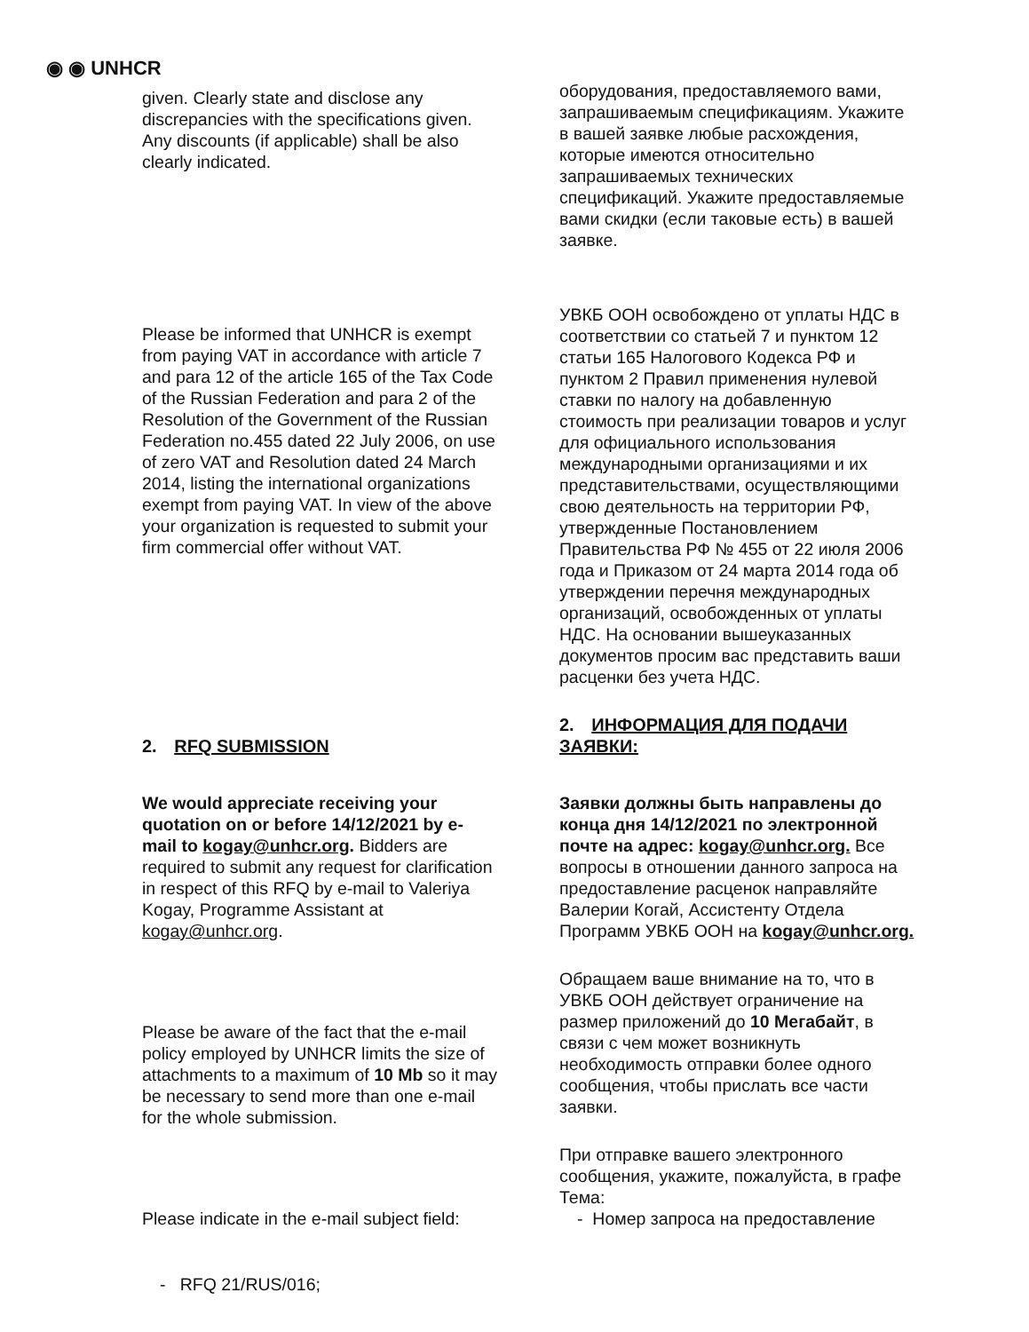◉ ◉ UNHCR
given. Clearly state and disclose any discrepancies with the specifications given. Any discounts (if applicable) shall be also clearly indicated.
Please be informed that UNHCR is exempt from paying VAT in accordance with article 7 and para 12 of the article 165 of the Tax Code of the Russian Federation and para 2 of the Resolution of the Government of the Russian Federation no.455 dated 22 July 2006, on use of zero VAT and Resolution dated 24 March 2014, listing the international organizations exempt from paying VAT. In view of the above your organization is requested to submit your firm commercial offer without VAT.
2. RFQ SUBMISSION
We would appreciate receiving your quotation on or before 14/12/2021 by e-mail to kogay@unhcr.org. Bidders are required to submit any request for clarification in respect of this RFQ by e-mail to Valeriya Kogay, Programme Assistant at kogay@unhcr.org.
Please be aware of the fact that the e-mail policy employed by UNHCR limits the size of attachments to a maximum of 10 Mb so it may be necessary to send more than one e-mail for the whole submission.
Please indicate in the e-mail subject field:
- RFQ 21/RUS/016;
оборудования, предоставляемого вами, запрашиваемым спецификациям. Укажите в вашей заявке любые расхождения, которые имеются относительно запрашиваемых технических спецификаций. Укажите предоставляемые вами скидки (если таковые есть) в вашей заявке.
УВКБ ООН освобождено от уплаты НДС в соответствии со статьей 7 и пунктом 12 статьи 165 Налогового Кодекса РФ и пунктом 2 Правил применения нулевой ставки по налогу на добавленную стоимость при реализации товаров и услуг для официального использования международными организациями и их представительствами, осуществляющими свою деятельность на территории РФ, утвержденные Постановлением Правительства РФ № 455 от 22 июля 2006 года и Приказом от 24 марта 2014 года об утверждении перечня международных организаций, освобожденных от уплаты НДС. На основании вышеуказанных документов просим вас представить ваши расценки без учета НДС.
2. ИНФОРМАЦИЯ ДЛЯ ПОДАЧИ ЗАЯВКИ:
Заявки должны быть направлены до конца дня 14/12/2021 по электронной почте на адрес: kogay@unhcr.org. Все вопросы в отношении данного запроса на предоставление расценок направляйте Валерии Когай, Ассистенту Отдела Программ УВКБ ООН на kogay@unhcr.org.
Обращаем ваше внимание на то, что в УВКБ ООН действует ограничение на размер приложений до 10 Мегабайт, в связи с чем может возникнуть необходимость отправки более одного сообщения, чтобы прислать все части заявки.
При отправке вашего электронного сообщения, укажите, пожалуйста, в графе Тема:
- Номер запроса на предоставление